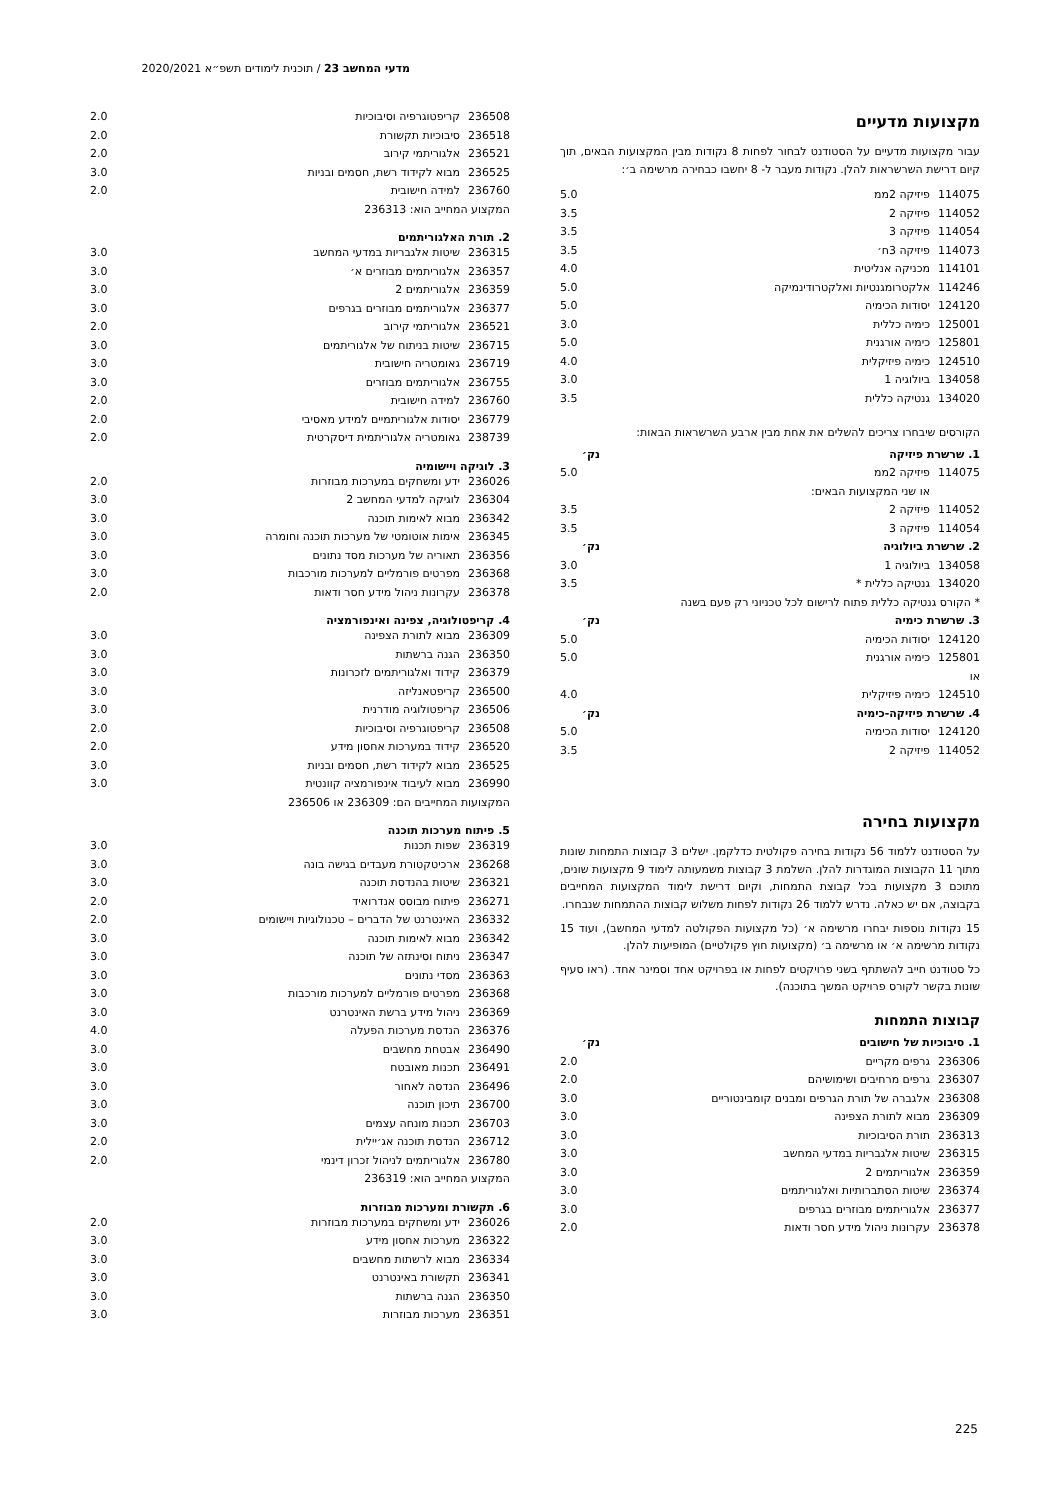מדעי המחשב 23 / תוכנית לימודים תשפ״א 2020/2021
מקצועות מדעיים
עבור מקצועות מדעיים על הסטודנט לבחור לפחות 8 נקודות מבין המקצועות הבאים, תוך קיום דרישת השרשראות להלן. נקודות מעבר ל- 8 יחשבו כבחירה מרשימה ב׳:
| 114075 | פיזיקה 2ממ | 5.0 |
| 114052 | פיזיקה 2 | 3.5 |
| 114054 | פיזיקה 3 | 3.5 |
| 114073 | פיזיקה 3ח׳ | 3.5 |
| 114101 | מכניקה אנליטית | 4.0 |
| 114246 | אלקטרומגנטיות ואלקטרודינמיקה | 5.0 |
| 124120 | יסודות הכימיה | 5.0 |
| 125001 | כימיה כללית | 3.0 |
| 125801 | כימיה אורגנית | 5.0 |
| 124510 | כימיה פיזיקלית | 4.0 |
| 134058 | ביולוגיה 1 | 3.0 |
| 134020 | גנטיקה כללית | 3.5 |
הקורסים שיבחרו צריכים להשלים את אחת מבין ארבע השרשראות הבאות:
| 1. שרשרת פיזיקה | | נק׳ |
| --- | --- | --- |
| 114075 | פיזיקה 2ממ | 5.0 |
| | או שני המקצועות הבאים: | |
| 114052 | פיזיקה 2 | 3.5 |
| 114054 | פיזיקה 3 | 3.5 |
| 2. שרשרת ביולוגיה | | נק׳ |
| 134058 | ביולוגיה 1 | 3.0 |
| 134020 | גנטיקה כללית * | 3.5 |
| * הקורס גנטיקה כללית פתוח לרישום לכל טכניוני רק פעם בשנה | | |
| 3. שרשרת כימיה | | נק׳ |
| 124120 | יסודות הכימיה | 5.0 |
| 125801 | כימיה אורגנית | 5.0 |
| או | | |
| 124510 | כימיה פיזיקלית | 4.0 |
| 4. שרשרת פיזיקה-כימיה | | נק׳ |
| 124120 | יסודות הכימיה | 5.0 |
| 114052 | פיזיקה 2 | 3.5 |
מקצועות בחירה
על הסטודנט ללמוד 56 נקודות בחירה פקולטית כדלקמן. ישלים 3 קבוצות התמחות שונות מתוך 11 הקבוצות המוגדרות להלן. השלמת 3 קבוצות משמעותה לימוד 9 מקצועות שונים, מתוכם 3 מקצועות בכל קבוצת התמחות, וקיום דרישת לימוד המקצועות המחייבים בקבוצה, אם יש כאלה. נדרש ללמוד 26 נקודות לפחות משלוש קבוצות ההתמחות שנבחרו.
15 נקודות נוספות יבחרו מרשימה א׳ (כל מקצועות הפקולטה למדעי המחשב), ועוד 15 נקודות מרשימה א׳ או מרשימה ב׳ (מקצועות חוץ פקולטיים) המופיעות להלן.
כל סטודנט חייב להשתתף בשני פרויקטים לפחות או בפרויקט אחד וסמינר אחד. (ראו סעיף שונות בקשר לקורס פרויקט המשך בתוכנה).
קבוצות התמחות
| 1. סיבוכיות של חישובים | | נק׳ |
| --- | --- | --- |
| 236306 | גרפים מקריים | 2.0 |
| 236307 | גרפים מרחיבים ושימושיהם | 2.0 |
| 236308 | אלגברה של תורת הגרפים ומבנים קומבינטוריים | 3.0 |
| 236309 | מבוא לתורת הצפינה | 3.0 |
| 236313 | תורת הסיבוכיות | 3.0 |
| 236315 | שיטות אלגבריות במדעי המחשב | 3.0 |
| 236359 | אלגוריתמים 2 | 3.0 |
| 236374 | שיטות הסתברותיות ואלגוריתמים | 3.0 |
| 236377 | אלגוריתמים מבוזרים בגרפים | 3.0 |
| 236378 | עקרונות ניהול מידע חסר ודאות | 2.0 |
| 236508 | קריפטוגרפיה וסיבוכיות | 2.0 |
| 236518 | סיבוכיות תקשורת | 2.0 |
| 236521 | אלגוריתמי קירוב | 2.0 |
| 236525 | מבוא לקידוד רשת, חסמים ובניות | 3.0 |
| 236760 | למידה חישובית | 2.0 |
| המקצוע המחייב הוא: 236313 | | |
2. תורת האלגוריתמים
| 236315 | שיטות אלגבריות במדעי המחשב | 3.0 |
| 236357 | אלגוריתמים מבוזרים א׳ | 3.0 |
| 236359 | אלגוריתמים 2 | 3.0 |
| 236377 | אלגוריתמים מבוזרים בגרפים | 3.0 |
| 236521 | אלגוריתמי קירוב | 2.0 |
| 236715 | שיטות בניתוח של אלגוריתמים | 3.0 |
| 236719 | גאומטריה חישובית | 3.0 |
| 236755 | אלגוריתמים מבוזרים | 3.0 |
| 236760 | למידה חישובית | 2.0 |
| 236779 | יסודות אלגוריתמיים למידע מאסיבי | 2.0 |
| 238739 | גאומטריה אלגוריתמית דיסקרטית | 2.0 |
3. לוגיקה ויישומיה
| 236026 | ידע ומשחקים במערכות מבוזרות | 2.0 |
| 236304 | לוגיקה למדעי המחשב 2 | 3.0 |
| 236342 | מבוא לאימות תוכנה | 3.0 |
| 236345 | אימות אוטומטי של מערכות תוכנה וחומרה | 3.0 |
| 236356 | תאוריה של מערכות מסד נתונים | 3.0 |
| 236368 | מפרטים פורמליים למערכות מורכבות | 3.0 |
| 236378 | עקרונות ניהול מידע חסר ודאות | 2.0 |
4. קריפטולוגיה, צפינה ואינפורמציה
| 236309 | מבוא לתורת הצפינה | 3.0 |
| 236350 | הגנה ברשתות | 3.0 |
| 236379 | קידוד ואלגוריתמים לזכרונות | 3.0 |
| 236500 | קריפטאנליזה | 3.0 |
| 236506 | קריפטולוגיה מודרנית | 3.0 |
| 236508 | קריפטוגרפיה וסיבוכיות | 2.0 |
| 236520 | קידוד במערכות אחסון מידע | 2.0 |
| 236525 | מבוא לקידוד רשת, חסמים ובניות | 3.0 |
| 236990 | מבוא לעיבוד אינפורמציה קוונטית | 3.0 |
| המקצועות המחייבים הם: 236309 או 236506 | | |
5. פיתוח מערכות תוכנה
| 236319 | שפות תכנות | 3.0 |
| 236268 | ארכיטקטורת מעבדים בגישה בונה | 3.0 |
| 236321 | שיטות בהנדסת תוכנה | 3.0 |
| 236271 | פיתוח מבוסס אנדרואיד | 2.0 |
| 236332 | האינטרנט של הדברים – טכנולוגיות ויישומים | 2.0 |
| 236342 | מבוא לאימות תוכנה | 3.0 |
| 236347 | ניתוח וסינתזה של תוכנה | 3.0 |
| 236363 | מסדי נתונים | 3.0 |
| 236368 | מפרטים פורמליים למערכות מורכבות | 3.0 |
| 236369 | ניהול מידע ברשת האינטרנט | 3.0 |
| 236376 | הנדסת מערכות הפעלה | 4.0 |
| 236490 | אבטחת מחשבים | 3.0 |
| 236491 | תכנות מאובטח | 3.0 |
| 236496 | הנדסה לאחור | 3.0 |
| 236700 | תיכון תוכנה | 3.0 |
| 236703 | תכנות מונחה עצמים | 3.0 |
| 236712 | הנדסת תוכנה אג׳יילית | 2.0 |
| 236780 | אלגוריתמים לניהול זכרון דינמי | 2.0 |
| המקצוע המחייב הוא: 236319 | | |
6. תקשורת ומערכות מבוזרות
| 236026 | ידע ומשחקים במערכות מבוזרות | 2.0 |
| 236322 | מערכות אחסון מידע | 3.0 |
| 236334 | מבוא לרשתות מחשבים | 3.0 |
| 236341 | תקשורת באינטרנט | 3.0 |
| 236350 | הגנה ברשתות | 3.0 |
| 236351 | מערכות מבוזרות | 3.0 |
225